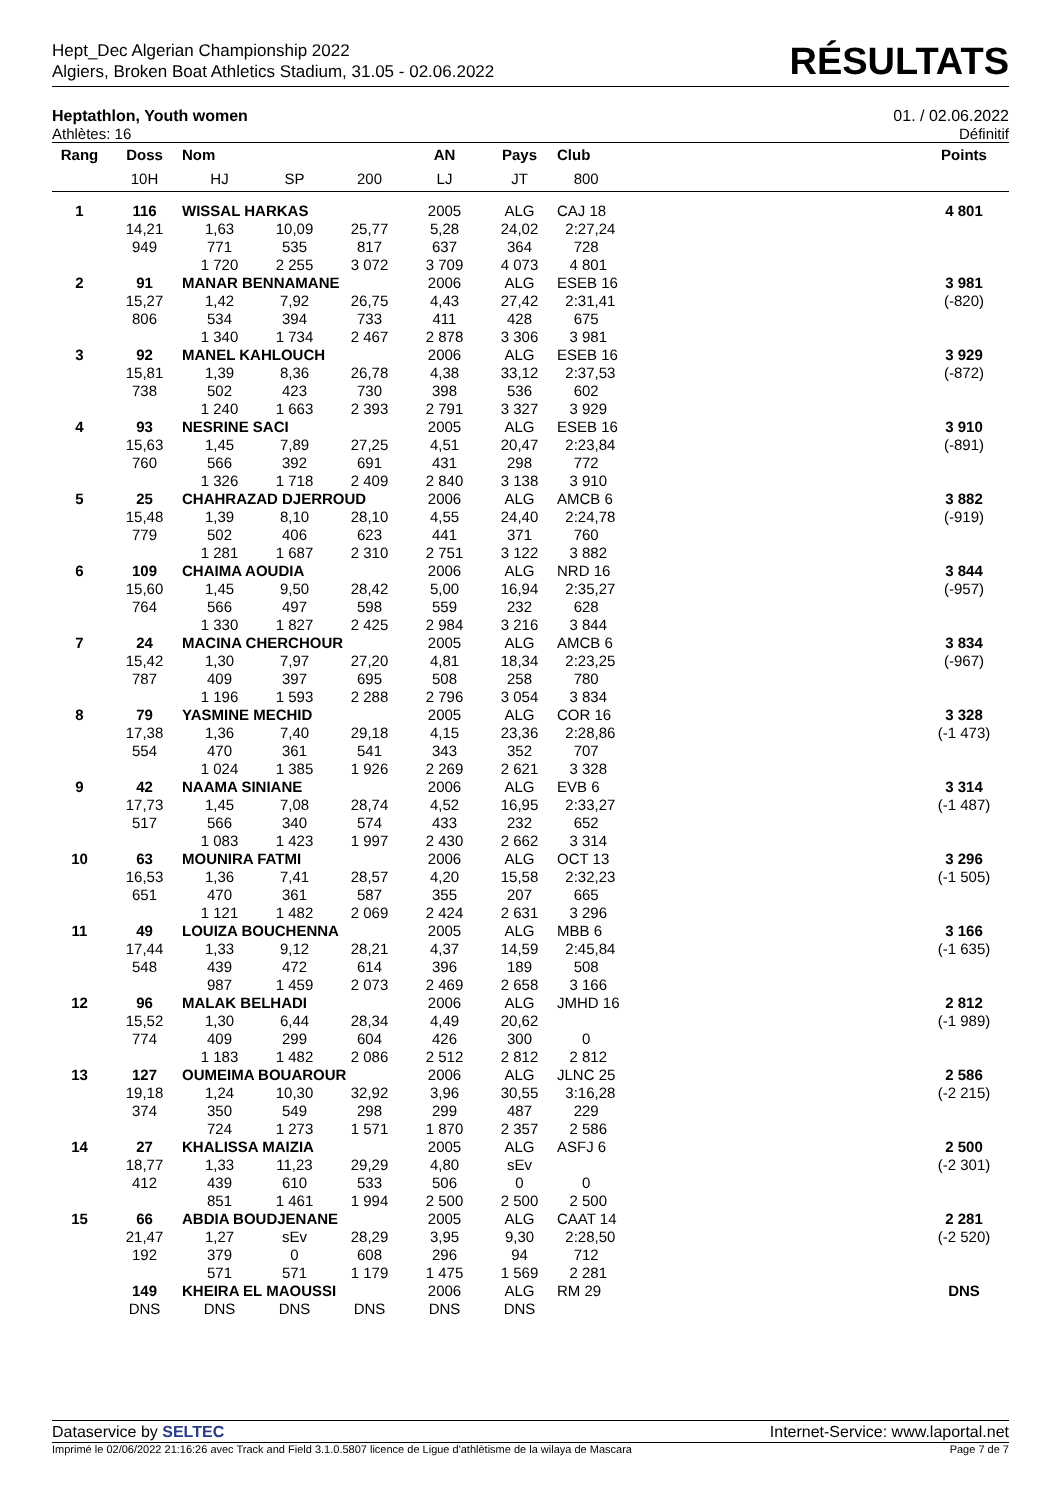Hept_Dec Algerian Championship 2022
Algiers, Broken Boat Athletics Stadium, 31.05 - 02.06.2022
RÉSULTATS
Heptathlon, Youth women 01. / 02.06.2022
Athlètes: 16 Définitif
| Rang | Doss | Nom | | | AN | Pays | Club | Points |
| --- | --- | --- | --- | --- | --- | --- | --- | --- |
| | 10H | HJ | SP | 200 | LJ | JT | 800 | |
| 1 | 116 | WISSAL HARKAS | | | 2005 | ALG | CAJ 18 | 4 801 |
| | 14,21 | 1,63 | 10,09 | 25,77 | 5,28 | 24,02 | 2:27,24 | |
| | 949 | 771 | 535 | 817 | 637 | 364 | 728 | |
| | | 1 720 | 2 255 | 3 072 | 3 709 | 4 073 | 4 801 | |
| 2 | 91 | MANAR BENNAMANE | | | 2006 | ALG | ESEB 16 | 3 981 |
| | 15,27 | 1,42 | 7,92 | 26,75 | 4,43 | 27,42 | 2:31,41 | (-820) |
| | 806 | 534 | 394 | 733 | 411 | 428 | 675 | |
| | | 1 340 | 1 734 | 2 467 | 2 878 | 3 306 | 3 981 | |
| 3 | 92 | MANEL KAHLOUCH | | | 2006 | ALG | ESEB 16 | 3 929 |
| | 15,81 | 1,39 | 8,36 | 26,78 | 4,38 | 33,12 | 2:37,53 | (-872) |
| | 738 | 502 | 423 | 730 | 398 | 536 | 602 | |
| | | 1 240 | 1 663 | 2 393 | 2 791 | 3 327 | 3 929 | |
| 4 | 93 | NESRINE SACI | | | 2005 | ALG | ESEB 16 | 3 910 |
| | 15,63 | 1,45 | 7,89 | 27,25 | 4,51 | 20,47 | 2:23,84 | (-891) |
| | 760 | 566 | 392 | 691 | 431 | 298 | 772 | |
| | | 1 326 | 1 718 | 2 409 | 2 840 | 3 138 | 3 910 | |
| 5 | 25 | CHAHRAZAD DJERROUD | | | 2006 | ALG | AMCB 6 | 3 882 |
| | 15,48 | 1,39 | 8,10 | 28,10 | 4,55 | 24,40 | 2:24,78 | (-919) |
| | 779 | 502 | 406 | 623 | 441 | 371 | 760 | |
| | | 1 281 | 1 687 | 2 310 | 2 751 | 3 122 | 3 882 | |
| 6 | 109 | CHAIMA AOUDIA | | | 2006 | ALG | NRD 16 | 3 844 |
| | 15,60 | 1,45 | 9,50 | 28,42 | 5,00 | 16,94 | 2:35,27 | (-957) |
| | 764 | 566 | 497 | 598 | 559 | 232 | 628 | |
| | | 1 330 | 1 827 | 2 425 | 2 984 | 3 216 | 3 844 | |
| 7 | 24 | MACINA CHERCHOUR | | | 2005 | ALG | AMCB 6 | 3 834 |
| | 15,42 | 1,30 | 7,97 | 27,20 | 4,81 | 18,34 | 2:23,25 | (-967) |
| | 787 | 409 | 397 | 695 | 508 | 258 | 780 | |
| | | 1 196 | 1 593 | 2 288 | 2 796 | 3 054 | 3 834 | |
| 8 | 79 | YASMINE MECHID | | | 2005 | ALG | COR 16 | 3 328 |
| | 17,38 | 1,36 | 7,40 | 29,18 | 4,15 | 23,36 | 2:28,86 | (-1 473) |
| | 554 | 470 | 361 | 541 | 343 | 352 | 707 | |
| | | 1 024 | 1 385 | 1 926 | 2 269 | 2 621 | 3 328 | |
| 9 | 42 | NAAMA SINIANE | | | 2006 | ALG | EVB 6 | 3 314 |
| | 17,73 | 1,45 | 7,08 | 28,74 | 4,52 | 16,95 | 2:33,27 | (-1 487) |
| | 517 | 566 | 340 | 574 | 433 | 232 | 652 | |
| | | 1 083 | 1 423 | 1 997 | 2 430 | 2 662 | 3 314 | |
| 10 | 63 | MOUNIRA FATMI | | | 2006 | ALG | OCT 13 | 3 296 |
| | 16,53 | 1,36 | 7,41 | 28,57 | 4,20 | 15,58 | 2:32,23 | (-1 505) |
| | 651 | 470 | 361 | 587 | 355 | 207 | 665 | |
| | | 1 121 | 1 482 | 2 069 | 2 424 | 2 631 | 3 296 | |
| 11 | 49 | LOUIZA BOUCHENNA | | | 2005 | ALG | MBB 6 | 3 166 |
| | 17,44 | 1,33 | 9,12 | 28,21 | 4,37 | 14,59 | 2:45,84 | (-1 635) |
| | 548 | 439 | 472 | 614 | 396 | 189 | 508 | |
| | | 987 | 1 459 | 2 073 | 2 469 | 2 658 | 3 166 | |
| 12 | 96 | MALAK BELHADI | | | 2006 | ALG | JMHD 16 | 2 812 |
| | 15,52 | 1,30 | 6,44 | 28,34 | 4,49 | 20,62 | | (-1 989) |
| | 774 | 409 | 299 | 604 | 426 | 300 | 0 | |
| | | 1 183 | 1 482 | 2 086 | 2 512 | 2 812 | 2 812 | |
| 13 | 127 | OUMEIMA BOUAROUR | | | 2006 | ALG | JLNC 25 | 2 586 |
| | 19,18 | 1,24 | 10,30 | 32,92 | 3,96 | 30,55 | 3:16,28 | (-2 215) |
| | 374 | 350 | 549 | 298 | 299 | 487 | 229 | |
| | | 724 | 1 273 | 1 571 | 1 870 | 2 357 | 2 586 | |
| 14 | 27 | KHALISSA MAIZIA | | | 2005 | ALG | ASFJ 6 | 2 500 |
| | 18,77 | 1,33 | 11,23 | 29,29 | 4,80 | sEv | | (-2 301) |
| | 412 | 439 | 610 | 533 | 506 | 0 | 0 | |
| | | 851 | 1 461 | 1 994 | 2 500 | 2 500 | 2 500 | |
| 15 | 66 | ABDIA BOUDJENANE | | | 2005 | ALG | CAAT 14 | 2 281 |
| | 21,47 | 1,27 | sEv | 28,29 | 3,95 | 9,30 | 2:28,50 | (-2 520) |
| | 192 | 379 | 0 | 608 | 296 | 94 | 712 | |
| | | 571 | 571 | 1 179 | 1 475 | 1 569 | 2 281 | |
| | 149 | KHEIRA EL MAOUSSI | | | 2006 | ALG | RM 29 | DNS |
| | DNS | DNS | DNS | DNS | DNS | DNS | | |
Dataservice by SELTEC Internet-Service: www.laportal.net
Imprimé le 02/06/2022 21:16:26 avec Track and Field 3.1.0.5807 licence de Ligue d'athlètisme de la wilaya de Mascara Page 7 de 7